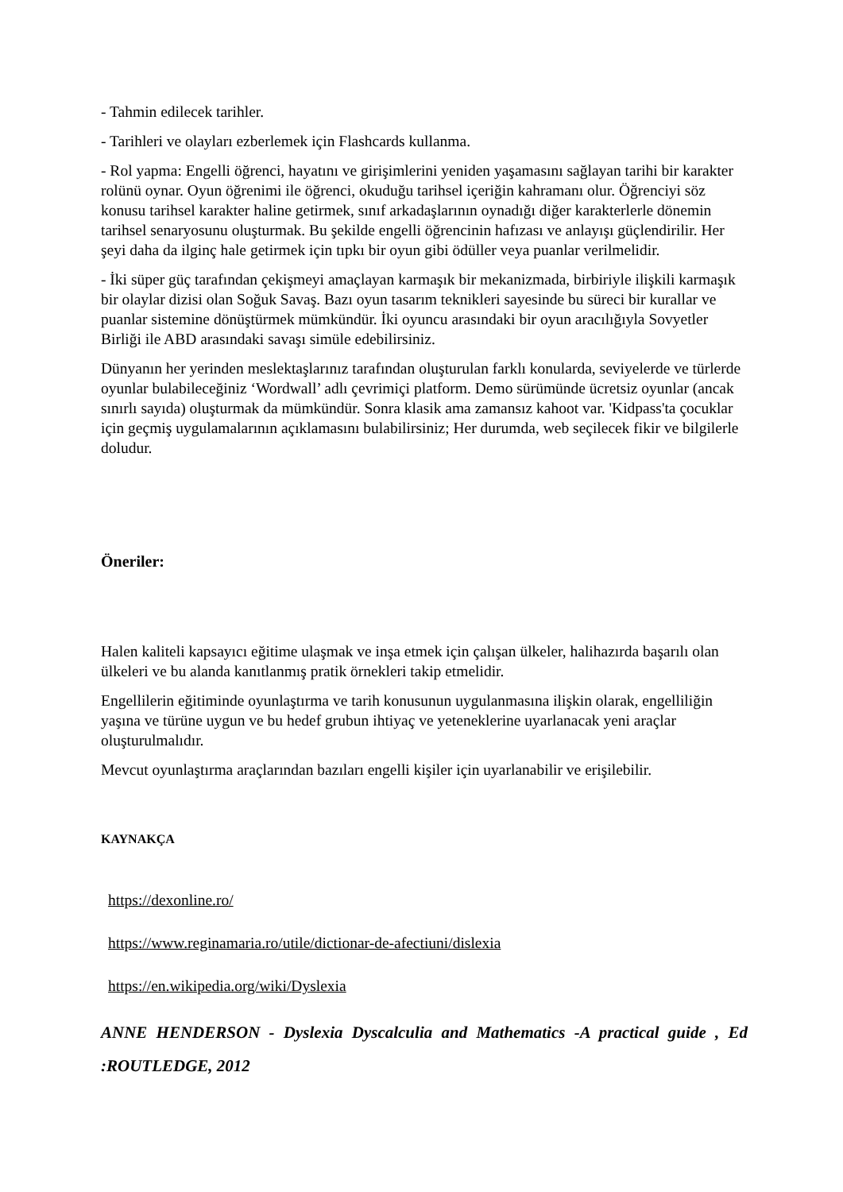- Tahmin edilecek tarihler.
- Tarihleri ve olayları ezberlemek için Flashcards kullanma.
- Rol yapma: Engelli öğrenci, hayatını ve girişimlerini yeniden yaşamasını sağlayan tarihi bir karakter rolünü oynar. Oyun öğrenimi ile öğrenci, okuduğu tarihsel içeriğin kahramanı olur. Öğrenciyi söz konusu tarihsel karakter haline getirmek, sınıf arkadaşlarının oynadığı diğer karakterlerle dönemin tarihsel senaryosunu oluşturmak. Bu şekilde engelli öğrencinin hafızası ve anlayışı güçlendirilir. Her şeyi daha da ilginç hale getirmek için tıpkı bir oyun gibi ödüller veya puanlar verilmelidir.
- İki süper güç tarafından çekişmeyi amaçlayan karmaşık bir mekanizmada, birbiriyle ilişkili karmaşık bir olaylar dizisi olan Soğuk Savaş. Bazı oyun tasarım teknikleri sayesinde bu süreci bir kurallar ve puanlar sistemine dönüştürmek mümkündür. İki oyuncu arasındaki bir oyun aracılığıyla Sovyetler Birliği ile ABD arasındaki savaşı simüle edebilirsiniz.
Dünyanın her yerinden meslektaşlarınız tarafından oluşturulan farklı konularda, seviyelerde ve türlerde oyunlar bulabileceğiniz ‘Wordwall’ adlı çevrimiçi platform. Demo sürümünde ücretsiz oyunlar (ancak sınırlı sayıda) oluşturmak da mümkündür. Sonra klasik ama zamansız kahoot var. 'Kidpass'ta çocuklar için geçmiş uygulamalarının açıklamasını bulabilirsiniz; Her durumda, web seçilecek fikir ve bilgilerle doludur.
Öneriler:
Halen kaliteli kapsayıcı eğitime ulaşmak ve inşa etmek için çalışan ülkeler, halihazırda başarılı olan ülkeleri ve bu alanda kanıtlanmış pratik örnekleri takip etmelidir.
Engellilerin eğitiminde oyunlaştırma ve tarih konusunun uygulanmasına ilişkin olarak, engelliliğin yaşına ve türüne uygun ve bu hedef grubun ihtiyaç ve yeteneklerine uyarlanacak yeni araçlar oluşturulmalıdır.
Mevcut oyunlaştırma araçlarından bazıları engelli kişiler için uyarlanabilir ve erişilebilir.
KAYNAKÇA
https://dexonline.ro/
https://www.reginamaria.ro/utile/dictionar-de-afectiuni/dislexia
https://en.wikipedia.org/wiki/Dyslexia
ANNE HENDERSON - Dyslexia Dyscalculia and Mathematics -A practical guide , Ed :ROUTLEDGE, 2012